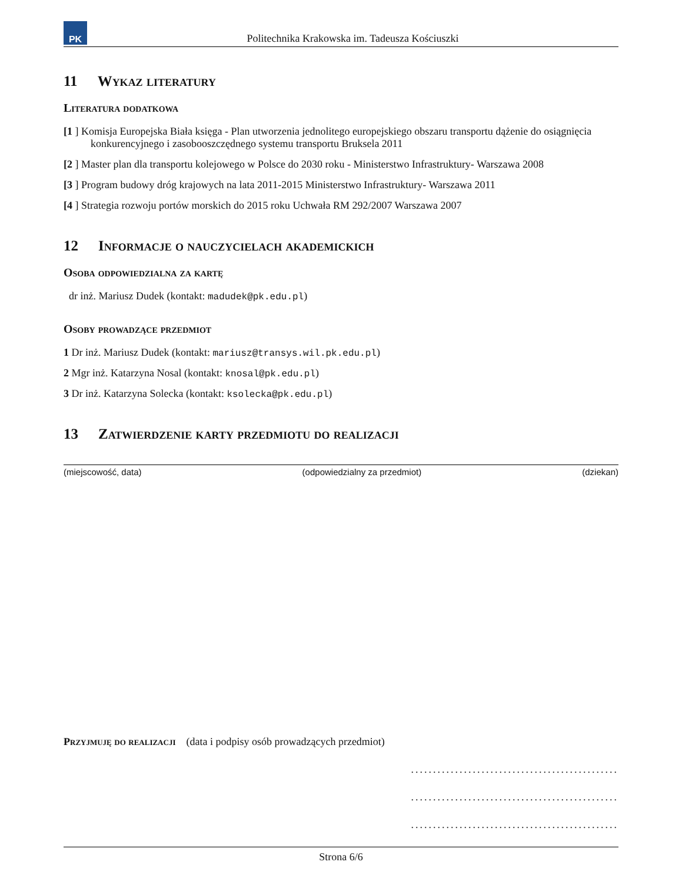PK
Politechnika Krakowska im. Tadeusza Kościuszki
11 Wykaz literatury
Literatura dodatkowa
[1 ] Komisja Europejska Biała księga - Plan utworzenia jednolitego europejskiego obszaru transportu dążenie do osiągnięcia konkurencyjnego i zasobooszczędnego systemu transportu Bruksela 2011
[2 ] Master plan dla transportu kolejowego w Polsce do 2030 roku - Ministerstwo Infrastruktury- Warszawa 2008
[3 ] Program budowy dróg krajowych na lata 2011-2015 Ministerstwo Infrastruktury- Warszawa 2011
[4 ] Strategia rozwoju portów morskich do 2015 roku Uchwała RM 292/2007 Warszawa 2007
12 Informacje o nauczycielach akademickich
Osoba odpowiedzialna za kartę
dr inż. Mariusz Dudek (kontakt: madudek@pk.edu.pl)
Osoby prowadzące przedmiot
1 Dr inż. Mariusz Dudek (kontakt: mariusz@transys.wil.pk.edu.pl)
2 Mgr inż. Katarzyna Nosal (kontakt: knosal@pk.edu.pl)
3 Dr inż. Katarzyna Solecka (kontakt: ksolecka@pk.edu.pl)
13 Zatwierdzenie karty przedmiotu do realizacji
(miejscowość, data) (odpowiedzialny za przedmiot) (dziekan)
Przyjmuję do realizacji (data i podpisy osób prowadzących przedmiot)
...............................................
...............................................
...............................................
Strona 6/6